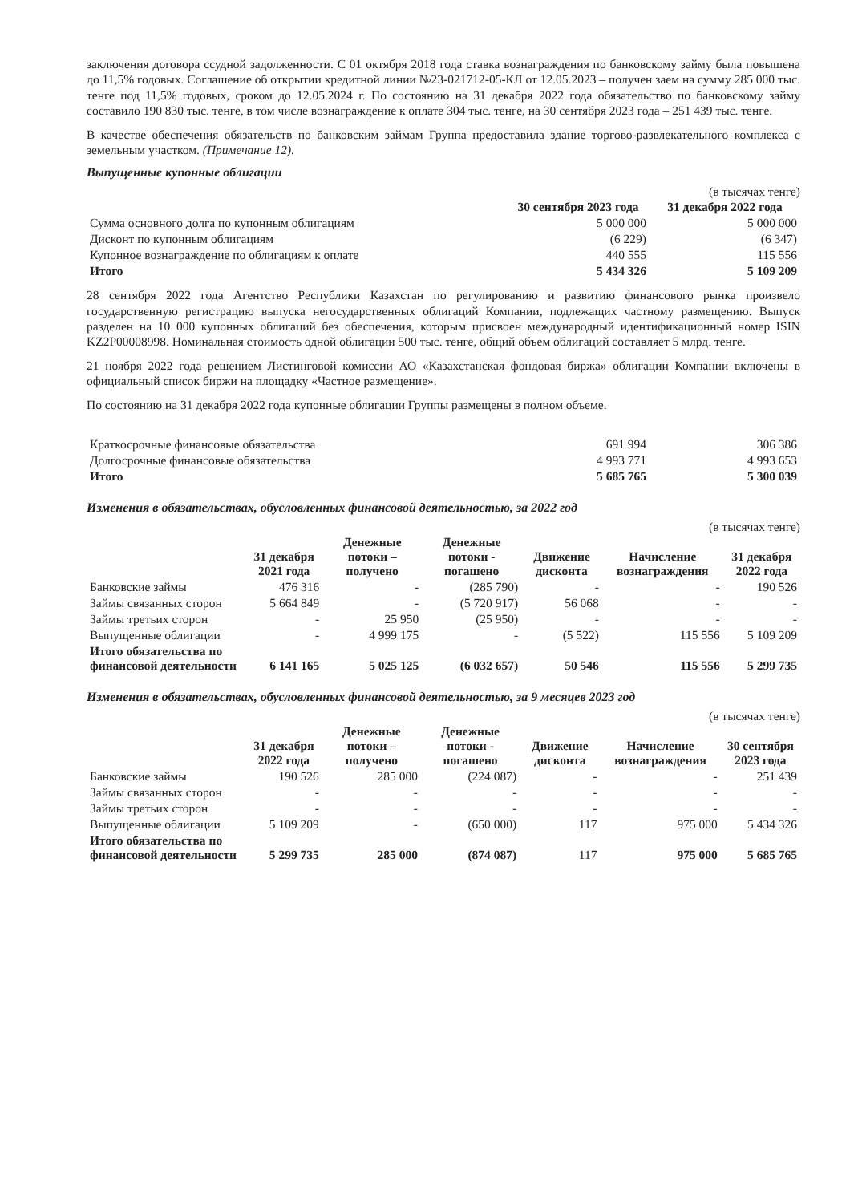заключения договора ссудной задолженности. С 01 октября 2018 года ставка вознаграждения по банковскому займу была повышена до 11,5% годовых. Соглашение об открытии кредитной линии №23-021712-05-КЛ от 12.05.2023 – получен заем на сумму 285 000 тыс. тенге под 11,5% годовых, сроком до 12.05.2024 г. По состоянию на 31 декабря 2022 года обязательство по банковскому займу составило 190 830 тыс. тенге, в том числе вознаграждение к оплате 304 тыс. тенге, на 30 сентября 2023 года – 251 439 тыс. тенге.
В качестве обеспечения обязательств по банковским займам Группа предоставила здание торгово-развлекательного комплекса с земельным участком. (Примечание 12).
Выпущенные купонные облигации
(в тысячах тенге)
| | 30 сентября 2023 года | 31 декабря 2022 года |
| --- | --- | --- |
| Сумма основного долга по купонным облигациям | 5 000 000 | 5 000 000 |
| Дисконт по купонным облигациям | (6 229) | (6 347) |
| Купонное вознаграждение по облигациям к оплате | 440 555 | 115 556 |
| Итого | 5 434 326 | 5 109 209 |
28 сентября 2022 года Агентство Республики Казахстан по регулированию и развитию финансового рынка произвело государственную регистрацию выпуска негосударственных облигаций Компании, подлежащих частному размещению. Выпуск разделен на 10 000 купонных облигаций без обеспечения, которым присвоен международный идентификационный номер ISIN KZ2P00008998. Номинальная стоимость одной облигации 500 тыс. тенге, общий объем облигаций составляет 5 млрд. тенге.
21 ноября 2022 года решением Листинговой комиссии АО «Казахстанская фондовая биржа» облигации Компании включены в официальный список биржи на площадку «Частное размещение».
По состоянию на 31 декабря 2022 года купонные облигации Группы размещены в полном объеме.
| Краткосрочные финансовые обязательства | 691 994 | 306 386 |
| Долгосрочные финансовые обязательства | 4 993 771 | 4 993 653 |
| Итого | 5 685 765 | 5 300 039 |
Изменения в обязательствах, обусловленных финансовой деятельностью, за 2022 год
(в тысячах тенге)
| | 31 декабря 2021 года | Денежные потоки – получено | Денежные потоки - погашено | Движение дисконта | Начисление вознаграждения | 31 декабря 2022 года |
| --- | --- | --- | --- | --- | --- | --- |
| Банковские займы | 476 316 | - | (285 790) | - | - | 190 526 |
| Займы связанных сторон | 5 664 849 | - | (5 720 917) | 56 068 | - | - |
| Займы третьих сторон | - | 25 950 | (25 950) | - | - | - |
| Выпущенные облигации | - | 4 999 175 | - | (5 522) | 115 556 | 5 109 209 |
| Итого обязательства по финансовой деятельности | 6 141 165 | 5 025 125 | (6 032 657) | 50 546 | 115 556 | 5 299 735 |
Изменения в обязательствах, обусловленных финансовой деятельностью, за 9 месяцев 2023 год
(в тысячах тенге)
| | 31 декабря 2022 года | Денежные потоки – получено | Денежные потоки - погашено | Движение дисконта | Начисление вознаграждения | 30 сентября 2023 года |
| --- | --- | --- | --- | --- | --- | --- |
| Банковские займы | 190 526 | 285 000 | (224 087) | - | - | 251 439 |
| Займы связанных сторон | - | - | - | - | - | - |
| Займы третьих сторон | - | - | - | - | - | - |
| Выпущенные облигации | 5 109 209 | - | (650 000) | 117 | 975 000 | 5 434 326 |
| Итого обязательства по финансовой деятельности | 5 299 735 | 285 000 | (874 087) | 117 | 975 000 | 5 685 765 |